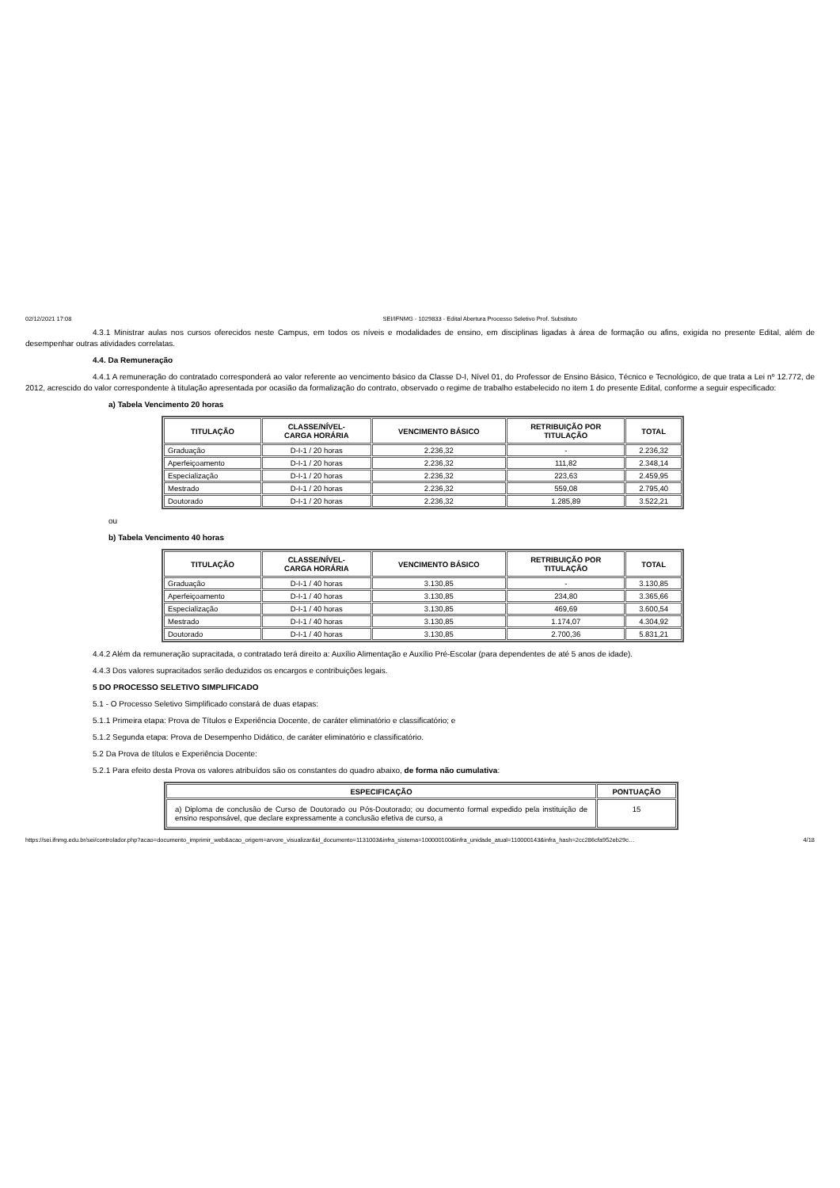02/12/2021 17:08 SEI/IFNMG - 1029833 - Edital Abertura Processo Seletivo Prof. Substituto
4.3.1 Ministrar aulas nos cursos oferecidos neste Campus, em todos os níveis e modalidades de ensino, em disciplinas ligadas à área de formação ou afins, exigida no presente Edital, além de desempenhar outras atividades correlatas.
4.4. Da Remuneração
4.4.1 A remuneração do contratado corresponderá ao valor referente ao vencimento básico da Classe D-I, Nível 01, do Professor de Ensino Básico, Técnico e Tecnológico, de que trata a Lei nº 12.772, de 2012, acrescido do valor correspondente à titulação apresentada por ocasião da formalização do contrato, observado o regime de trabalho estabelecido no item 1 do presente Edital, conforme a seguir especificado:
a) Tabela Vencimento 20 horas
| TITULAÇÃO | CLASSE/NÍVEL- CARGA HORÁRIA | VENCIMENTO BÁSICO | RETRIBUIÇÃO POR TITULAÇÃO | TOTAL |
| --- | --- | --- | --- | --- |
| Graduação | D-I-1 / 20 horas | 2.236,32 | - | 2.236,32 |
| Aperfeiçoamento | D-I-1 / 20 horas | 2.236,32 | 111,82 | 2.348,14 |
| Especialização | D-I-1 / 20 horas | 2.236,32 | 223,63 | 2.459,95 |
| Mestrado | D-I-1 / 20 horas | 2.236,32 | 559,08 | 2.795,40 |
| Doutorado | D-I-1 / 20 horas | 2.236,32 | 1.285,89 | 3.522,21 |
ou
b) Tabela Vencimento 40 horas
| TITULAÇÃO | CLASSE/NÍVEL- CARGA HORÁRIA | VENCIMENTO BÁSICO | RETRIBUIÇÃO POR TITULAÇÃO | TOTAL |
| --- | --- | --- | --- | --- |
| Graduação | D-I-1 / 40 horas | 3.130,85 | - | 3.130,85 |
| Aperfeiçoamento | D-I-1 / 40 horas | 3.130,85 | 234,80 | 3.365,66 |
| Especialização | D-I-1 / 40 horas | 3.130,85 | 469,69 | 3.600,54 |
| Mestrado | D-I-1 / 40 horas | 3.130,85 | 1.174,07 | 4.304,92 |
| Doutorado | D-I-1 / 40 horas | 3.130,85 | 2.700,36 | 5.831,21 |
4.4.2 Além da remuneração supracitada, o contratado terá direito a: Auxílio Alimentação e Auxílio Pré-Escolar (para dependentes de até 5 anos de idade).
4.4.3 Dos valores supracitados serão deduzidos os encargos e contribuições legais.
5 DO PROCESSO SELETIVO SIMPLIFICADO
5.1 - O Processo Seletivo Simplificado constará de duas etapas:
5.1.1 Primeira etapa: Prova de Títulos e Experiência Docente, de caráter eliminatório e classificatório; e
5.1.2 Segunda etapa: Prova de Desempenho Didático, de caráter eliminatório e classificatório.
5.2 Da Prova de títulos e Experiência Docente:
5.2.1 Para efeito desta Prova os valores atribuídos são os constantes do quadro abaixo, de forma não cumulativa:
| ESPECIFICAÇÃO | PONTUAÇÃO |
| --- | --- |
| a) Diploma de conclusão de Curso de Doutorado ou Pós-Doutorado; ou documento formal expedido pela instituição de ensino responsável, que declare expressamente a conclusão efetiva de curso, a | 15 |
https://sei.ifnmg.edu.br/sei/controlador.php?acao=documento_imprimir_web&acao_origem=arvore_visualizar&id_documento=1131003&infra_sistema=100000100&infra_unidade_atual=110000143&infra_hash=2cc286cfa952eb29c… 4/18